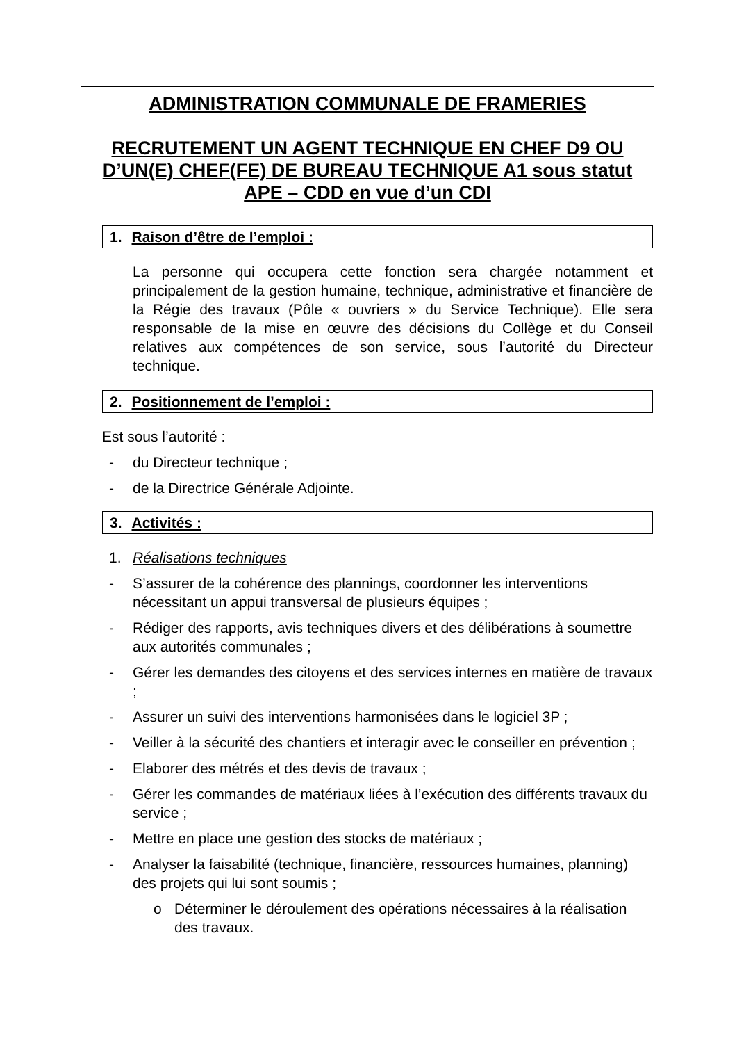ADMINISTRATION COMMUNALE DE FRAMERIES
RECRUTEMENT UN AGENT TECHNIQUE EN CHEF D9 OU D’UN(E) CHEF(FE) DE BUREAU TECHNIQUE A1 sous statut APE – CDD en vue d’un CDI
1. Raison d’être de l’emploi :
La personne qui occupera cette fonction sera chargée notamment et principalement de la gestion humaine, technique, administrative et financière de la Régie des travaux (Pôle « ouvriers » du Service Technique). Elle sera responsable de la mise en œuvre des décisions du Collège et du Conseil relatives aux compétences de son service, sous l’autorité du Directeur technique.
2. Positionnement de l’emploi :
Est sous l’autorité :
- du Directeur technique ;
- de la Directrice Générale Adjointe.
3. Activités :
1. Réalisations techniques
- S’assurer de la cohérence des plannings, coordonner les interventions nécessitant un appui transversal de plusieurs équipes ;
- Rédiger des rapports, avis techniques divers et des délibérations à soumettre aux autorités communales ;
- Gérer les demandes des citoyens et des services internes en matière de travaux ;
- Assurer un suivi des interventions harmonisées dans le logiciel 3P ;
- Veiller à la sécurité des chantiers et interagir avec le conseiller en prévention ;
- Elaborer des métrés et des devis de travaux ;
- Gérer les commandes de matériaux liées à l’exécution des différents travaux du service ;
- Mettre en place une gestion des stocks de matériaux ;
- Analyser la faisabilité (technique, financière, ressources humaines, planning) des projets qui lui sont soumis ;
o Déterminer le déroulement des opérations nécessaires à la réalisation des travaux.